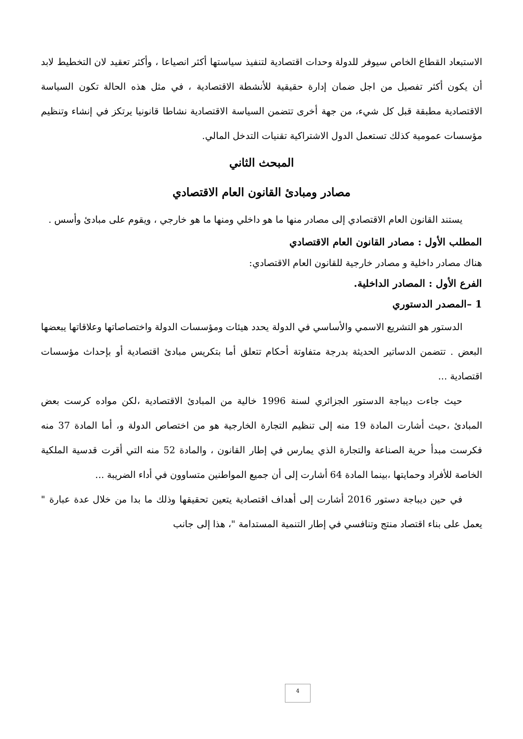الاستبعاد القطاع الخاص سيوفر للدولة وحدات اقتصادية لتنفيذ سياستها أكثر انصياعا ، وأكثر تعقيد لان التخطيط لابد أن يكون أكثر تفصيل من اجل ضمان إدارة حقيقية للأنشطة الاقتصادية ، في مثل هذه الحالة تكون السياسة الاقتصادية مطبقة قبل كل شيء، من جهة أخرى تتضمن السياسة الاقتصادية نشاطا قانونيا يرتكز في إنشاء وتنظيم مؤسسات عمومية كذلك تستعمل الدول الاشتراكية تقنيات التدخل المالي.
المبحث الثاني
مصادر ومبادئ القانون العام الاقتصادي
يستند القانون العام الاقتصادي إلى مصادر منها ما هو داخلي ومنها ما هو خارجي ، ويقوم على مبادئ وأسس .
المطلب الأول : مصادر القانون العام الاقتصادي
هناك مصادر داخلية و مصادر خارجية للقانون العام الاقتصادي:
الفرع الأول : المصادر الداخلية.
1 –المصدر الدستوري
الدستور هو التشريع الاسمي والأساسي في الدولة يحدد هيئات ومؤسسات الدولة واختصاصاتها وعلاقاتها يبعضها البعض . تتضمن الدساتير الحديثة بدرجة متفاوتة أحكام تتعلق أما بتكريس مبادئ اقتصادية أو بإحداث مؤسسات اقتصادية ...
حيث جاءت ديباجة الدستور الجزائري لسنة 1996 خالية من المبادئ الاقتصادية ،لكن مواده كرست بعض المبادئ ،حيث أشارت المادة 19 منه إلى تنظيم التجارة الخارجية هو من اختصاص الدولة و، أما المادة 37 منه فكرست مبدأ حرية الصناعة والتجارة الذي يمارس في إطار القانون ، والمادة 52 منه التي أقرت قدسية الملكية الخاصة للأفراد وحمايتها ،بينما المادة 64 أشارت إلى أن جميع المواطنين متساوون في أداء الضريبة ...
في حين ديباجة دستور 2016 أشارت إلى أهداف اقتصادية يتعين تحقيقها وذلك ما بدا من خلال عدة عبارة " يعمل على بناء اقتصاد منتج وتنافسي في إطار التنمية المستدامة "، هذا إلى جانب
4